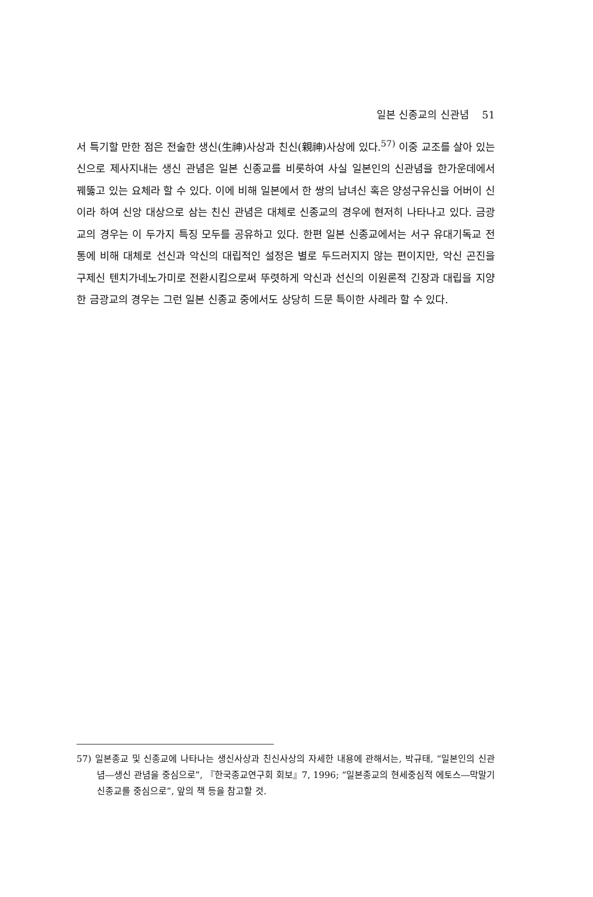일본 신종교의 신관념 51
서 특기할 만한 점은 전술한 생신(生神)사상과 친신(親神)사상에 있다.<sup>57)</sup> 이중 교조를 살아 있는 신으로 제사지내는 생신 관념은 일본 신종교를 비롯하여 사실 일본인의 신관념을 한가운데에서 꿰뚫고 있는 요체라 할 수 있다. 이에 비해 일본에서 한 쌍의 남녀신 혹은 양성구유신을 어버이 신이라 하여 신앙 대상으로 삼는 친신 관념은 대체로 신종교의 경우에 현저히 나타나고 있다. 금광교의 경우는 이 두가지 특징 모두를 공유하고 있다. 한편 일본 신종교에서는 서구 유대기독교 전통에 비해 대체로 선신과 악신의 대립적인 설정은 별로 두드러지지 않는 편이지만, 악신 곤진을 구제신 텐치가네노가미로 전환시킴으로써 뚜렷하게 악신과 선신의 이원론적 긴장과 대립을 지양한 금광교의 경우는 그런 일본 신종교 중에서도 상당히 드문 특이한 사례라 할 수 있다.
57) 일본종교 및 신종교에 나타나는 생신사상과 친신사상의 자세한 내용에 관해서는, 박규태, “일본인의 신관념―생신 관념을 중심으로”, 『한국종교연구회 회보』7, 1996; “일본종교의 현세중심적 에토스―막말기 신종교를 중심으로”, 앞의 책 등을 참고할 것.